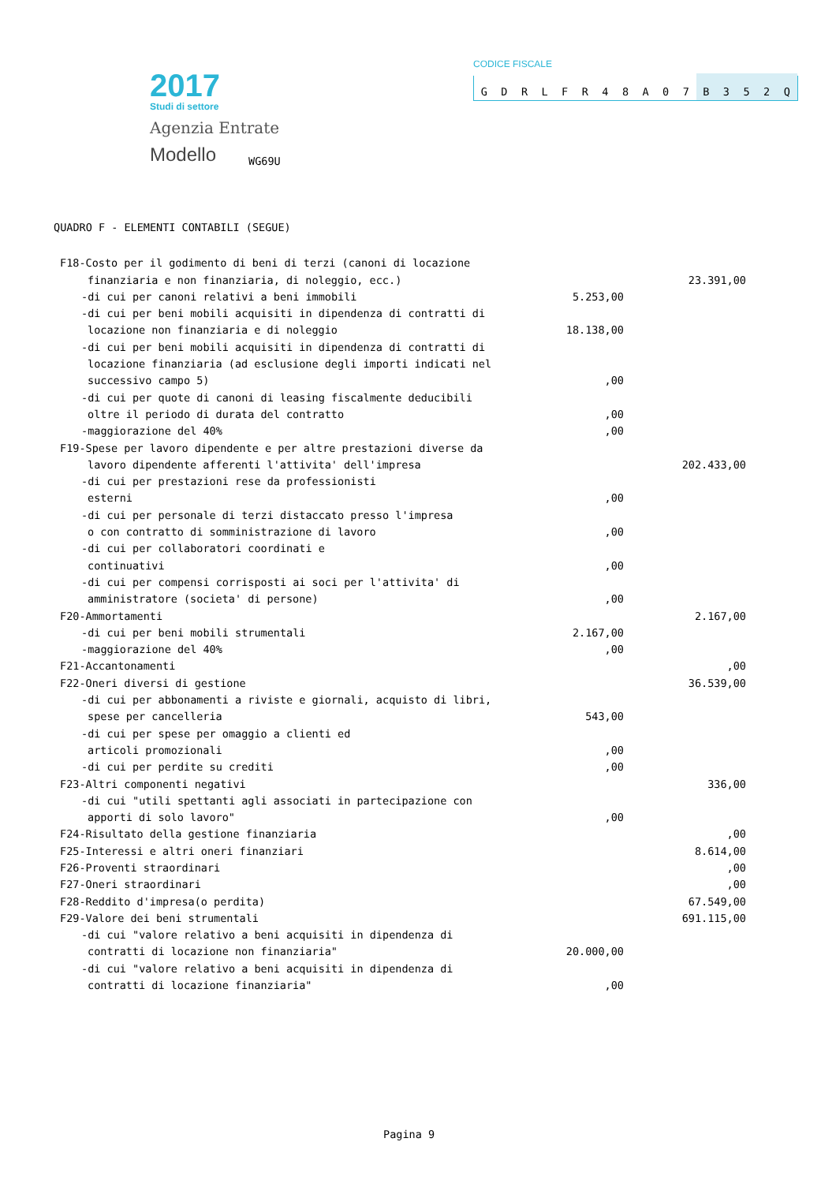2017
Studi di settore
Agenzia Entrate
Modello
WG69U
CODICE FISCALE
GDRLFR 48 A 07 B 352 Q
QUADRO F - ELEMENTI CONTABILI (SEGUE)
| F18-Costo per il godimento di beni di terzi (canoni di locazione | | |
| finanziaria e non finanziaria, di noleggio, ecc.) | | 23.391,00 |
| -di cui per canoni relativi a beni immobili | 5.253,00 | |
| -di cui per beni mobili acquisiti in dipendenza di contratti di | | |
| locazione non finanziaria e di noleggio | 18.138,00 | |
| -di cui per beni mobili acquisiti in dipendenza di contratti di | | |
| locazione finanziaria (ad esclusione degli importi indicati nel | | |
| successivo campo 5) | ,00 | |
| -di cui per quote di canoni di leasing fiscalmente deducibili | | |
| oltre il periodo di durata del contratto | ,00 | |
| -maggiorazione del 40% | ,00 | |
| F19-Spese per lavoro dipendente e per altre prestazioni diverse da | | |
| lavoro dipendente afferenti l'attivita' dell'impresa | | 202.433,00 |
| -di cui per prestazioni rese da professionisti | | |
| esterni | ,00 | |
| -di cui per personale di terzi distaccato presso l'impresa | | |
| o con contratto di somministrazione di lavoro | ,00 | |
| -di cui per collaboratori coordinati e | | |
| continuativi | ,00 | |
| -di cui per compensi corrisposti ai soci per l'attivita' di | | |
| amministratore (societa' di persone) | ,00 | |
| F20-Ammortamenti | | 2.167,00 |
| -di cui per beni mobili strumentali | 2.167,00 | |
| -maggiorazione del 40% | ,00 | |
| F21-Accantonamenti | | ,00 |
| F22-Oneri diversi di gestione | | 36.539,00 |
| -di cui per abbonamenti a riviste e giornali, acquisto di libri, | | |
| spese per cancelleria | 543,00 | |
| -di cui per spese per omaggio a clienti ed | | |
| articoli promozionali | ,00 | |
| -di cui per perdite su crediti | ,00 | |
| F23-Altri componenti negativi | | 336,00 |
| -di cui "utili spettanti agli associati in partecipazione con | | |
| apporti di solo lavoro" | ,00 | |
| F24-Risultato della gestione finanziaria | | ,00 |
| F25-Interessi e altri oneri finanziari | | 8.614,00 |
| F26-Proventi straordinari | | ,00 |
| F27-Oneri straordinari | | ,00 |
| F28-Reddito d'impresa(o perdita) | | 67.549,00 |
| F29-Valore dei beni strumentali | | 691.115,00 |
| -di cui "valore relativo a beni acquisiti in dipendenza di | | |
| contratti di locazione non finanziaria" | 20.000,00 | |
| -di cui "valore relativo a beni acquisiti in dipendenza di | | |
| contratti di locazione finanziaria" | ,00 | |
Pagina 9